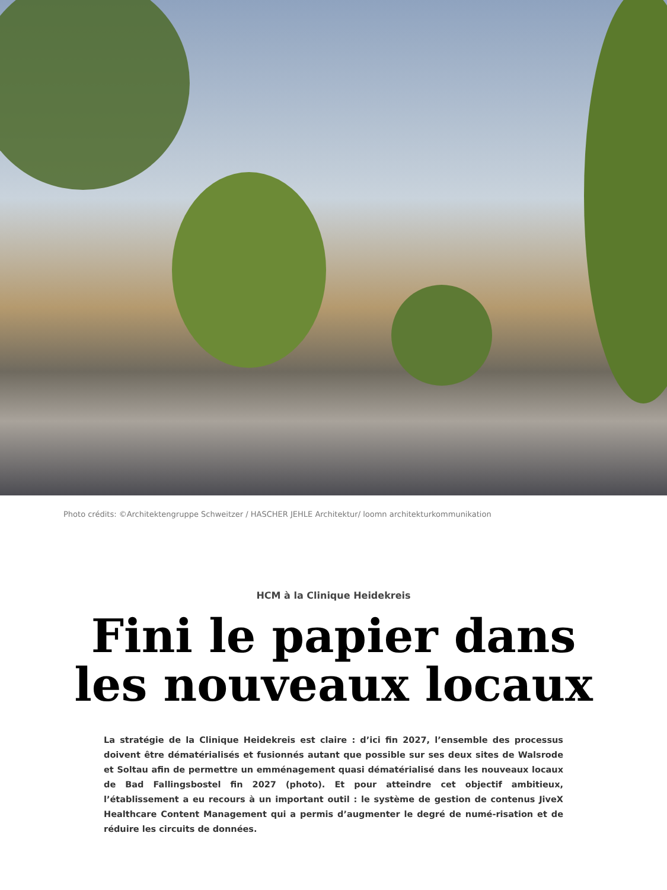Photo crédits: ©Architektengruppe Schweitzer / HASCHER JEHLE Architektur/ loomn architekturkommunikation
HCM à la Clinique Heidekreis
Fini le papier dans
les nouveaux locaux
La stratégie de la Clinique Heidekreis est claire : d’ici fin 2027, l’ensemble des processus doivent être dématérialisés et fusionnés autant que possible sur ses deux sites de Walsrode et Soltau afin de permettre un emménagement quasi dématérialisé dans les nouveaux locaux de Bad Fallingsbostel fin 2027 (photo). Et pour atteindre cet objectif ambitieux, l’établissement a eu recours à un important outil : le système de gestion de contenus JiveX Healthcare Content Management qui a permis d’augmenter le degré de numé-risation et de réduire les circuits de données.